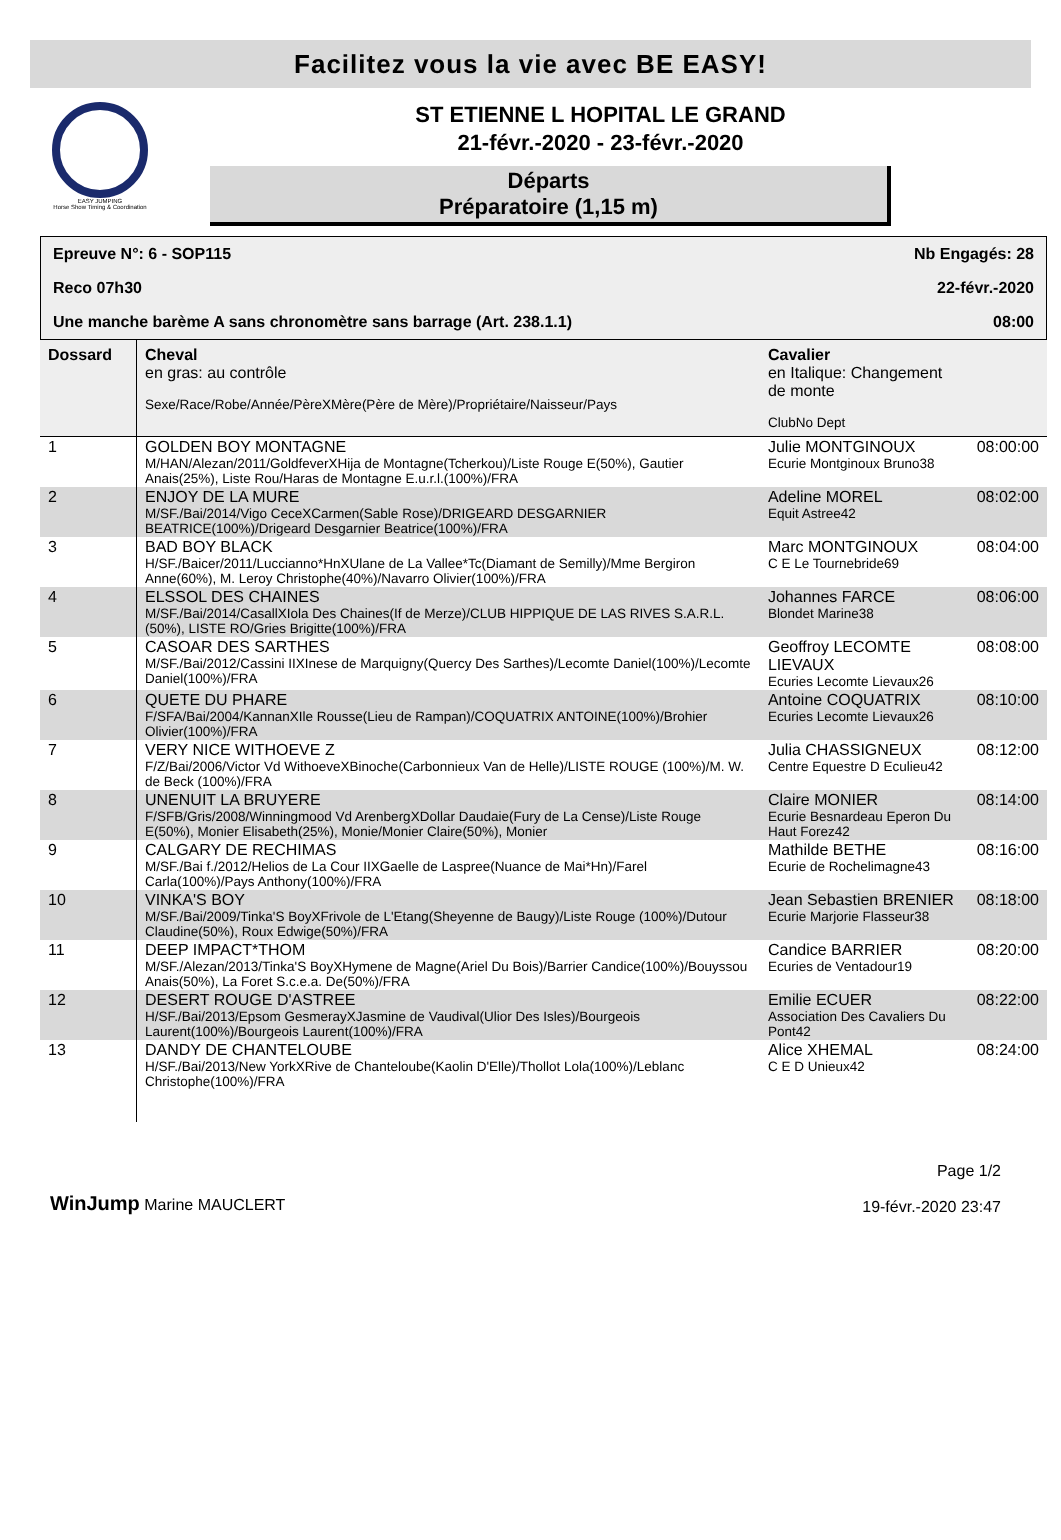Facilitez vous la vie avec BE EASY!
EASY JUMPING
Horse Show Timing & Coordination
ST ETIENNE L HOPITAL LE GRAND
21-févr.-2020 - 23-févr.-2020
Départs
Préparatoire (1,15 m)
Epreuve N°: 6 - SOP115 Nb Engagés: 28
Reco 07h30 22-févr.-2020
Une manche barème A sans chronomètre sans barrage (Art. 238.1.1) 08:00
| Dossard | Cheval en gras: au contrôle Sexe/Race/Robe/Année/PèreXMère(Père de Mère)/Propriétaire/Naisseur/Pays | Cavalier en Italique: Changement de monte ClubNo Dept | |
| --- | --- | --- | --- |
| 1 | GOLDEN BOY MONTAGNE M/HAN/Alezan/2011/GoldfeverXHija de Montagne(Tcherkou)/Liste Rouge E(50%), Gautier Anais(25%), Liste Rou/Haras de Montagne E.u.r.l.(100%)/FRA | Julie MONTGINOUX Ecurie Montginoux Bruno38 | 08:00:00 |
| 2 | ENJOY DE LA MURE M/SF./Bai/2014/Vigo CeceXCarmen(Sable Rose)/DRIGEARD DESGARNIER BEATRICE(100%)/Drigeard Desgarnier Beatrice(100%)/FRA | Adeline MOREL Equit Astree42 | 08:02:00 |
| 3 | BAD BOY BLACK H/SF./Baicer/2011/Luccianno*HnXUlane de La Vallee*Tc(Diamant de Semilly)/Mme Bergiron Anne(60%), M. Leroy Christophe(40%)/Navarro Olivier(100%)/FRA | Marc MONTGINOUX C E Le Tournebride69 | 08:04:00 |
| 4 | ELSSOL DES CHAINES M/SF./Bai/2014/CasallXIola Des Chaines(If de Merze)/CLUB HIPPIQUE DE LAS RIVES S.A.R.L.(50%), LISTE RO/Gries Brigitte(100%)/FRA | Johannes FARCE Blondet Marine38 | 08:06:00 |
| 5 | CASOAR DES SARTHES M/SF./Bai/2012/Cassini IIXInese de Marquigny(Quercy Des Sarthes)/Lecomte Daniel(100%)/Lecomte Daniel(100%)/FRA | Geoffroy LECOMTE LIEVAUX Ecuries Lecomte Lievaux26 | 08:08:00 |
| 6 | QUETE DU PHARE F/SFA/Bai/2004/KannanXIle Rousse(Lieu de Rampan)/COQUATRIX ANTOINE(100%)/Brohier Olivier(100%)/FRA | Antoine COQUATRIX Ecuries Lecomte Lievaux26 | 08:10:00 |
| 7 | VERY NICE WITHOEVE Z F/Z/Bai/2006/Victor Vd WithoeveXBinoche(Carbonnieux Van de Helle)/LISTE ROUGE (100%)/M. W. de Beck (100%)/FRA | Julia CHASSIGNEUX Centre Equestre D Eculieu42 | 08:12:00 |
| 8 | UNENUIT LA BRUYERE F/SFB/Gris/2008/Winningmood Vd ArenbergXDollar Daudaie(Fury de La Cense)/Liste Rouge E(50%), Monier Elisabeth(25%), Monie/Monier Claire(50%), Monier | Claire MONIER Ecurie Besnardeau Eperon Du Haut Forez42 | 08:14:00 |
| 9 | CALGARY DE RECHIMAS M/SF./Bai f./2012/Helios de La Cour IIXGaelle de Laspree(Nuance de Mai*Hn)/Farel Carla(100%)/Pays Anthony(100%)/FRA | Mathilde BETHE Ecurie de Rochelimagne43 | 08:16:00 |
| 10 | VINKA'S BOY M/SF./Bai/2009/Tinka'S BoyXFrivole de L'Etang(Sheyenne de Baugy)/Liste Rouge (100%)/Dutour Claudine(50%), Roux Edwige(50%)/FRA | Jean Sebastien BRENIER Ecurie Marjorie Flasseur38 | 08:18:00 |
| 11 | DEEP IMPACT*THOM M/SF./Alezan/2013/Tinka'S BoyXHymene de Magne(Ariel Du Bois)/Barrier Candice(100%)/Bouyssou Anais(50%), La Foret S.c.e.a. De(50%)/FRA | Candice BARRIER Ecuries de Ventadour19 | 08:20:00 |
| 12 | DESERT ROUGE D'ASTREE H/SF./Bai/2013/Epsom GesmerayXJasmine de Vaudival(Ulior Des Isles)/Bourgeois Laurent(100%)/Bourgeois Laurent(100%)/FRA | Emilie ECUER Association Des Cavaliers Du Pont42 | 08:22:00 |
| 13 | DANDY DE CHANTELOUBE H/SF./Bai/2013/New YorkXRive de Chanteloube(Kaolin D'Elle)/Thollot Lola(100%)/Leblanc Christophe(100%)/FRA | Alice XHEMAL C E D Unieux42 | 08:24:00 |
WinJump Marine MAUCLERT
Page 1/2
19-févr.-2020 23:47